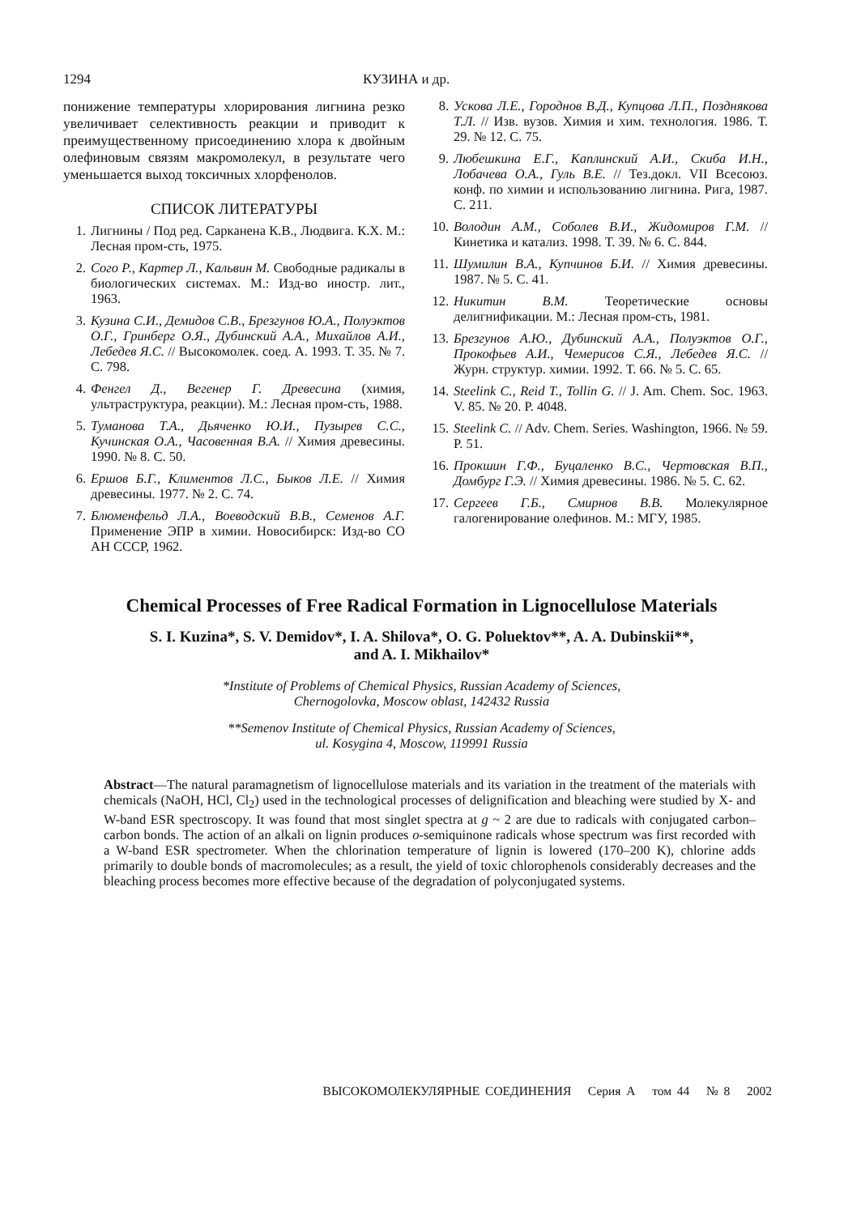1294 КУЗИНА и др.
понижение температуры хлорирования лигнина резко увеличивает селективность реакции и приводит к преимущественному присоединению хлора к двойным олефиновым связям макромолекул, в результате чего уменьшается выход токсичных хлорфенолов.
СПИСОК ЛИТЕРАТУРЫ
1. Лигнины / Под ред. Сарканена К.В., Людвига. К.Х. М.: Лесная пром-сть, 1975.
2. Сого Р., Картер Л., Кальвин М. Свободные радикалы в биологических системах. М.: Изд-во иностр. лит., 1963.
3. Кузина С.И., Демидов С.В., Брезгунов Ю.А., Полуэктов О.Г., Гринберг О.Я., Дубинский А.А., Михайлов А.И., Лебедев Я.С. // Высокомолек. соед. А. 1993. Т. 35. № 7. С. 798.
4. Фенгел Д., Вегенер Г. Древесина (химия, ультраструктура, реакции). М.: Лесная пром-сть, 1988.
5. Туманова Т.А., Дьяченко Ю.И., Пузырев С.С., Кучинская О.А., Часовенная В.А. // Химия древесины. 1990. № 8. С. 50.
6. Ершов Б.Г., Климентов Л.С., Быков Л.Е. // Химия древесины. 1977. № 2. С. 74.
7. Блюменфельд Л.А., Воеводский В.В., Семенов А.Г. Применение ЭПР в химии. Новосибирск: Изд-во СО АН СССР, 1962.
8. Ускова Л.Е., Городнов В.Д., Купцова Л.П., Позднякова Т.Л. // Изв. вузов. Химия и хим. технология. 1986. Т. 29. № 12. С. 75.
9. Любешкина Е.Г., Каплинский А.И., Скиба И.Н., Лобачева О.А., Гуль В.Е. // Тез.докл. VII Всесоюз. конф. по химии и использованию лигнина. Рига, 1987. С. 211.
10. Володин А.М., Соболев В.И., Жидомиров Г.М. // Кинетика и катализ. 1998. Т. 39. № 6. С. 844.
11. Шумилин В.А., Купчинов Б.И. // Химия древесины. 1987. № 5. С. 41.
12. Никитин В.М. Теоретические основы делигнификации. М.: Лесная пром-сть, 1981.
13. Брезгунов А.Ю., Дубинский А.А., Полуэктов О.Г., Прокофьев А.И., Чемерисов С.Я., Лебедев Я.С. // Журн. структур. химии. 1992. Т. 66. № 5. С. 65.
14. Steelink C., Reid T., Tollin G. // J. Am. Chem. Soc. 1963. V. 85. № 20. P. 4048.
15. Steelink C. // Adv. Chem. Series. Washington, 1966. № 59. P. 51.
16. Прокшин Г.Ф., Буцаленко В.С., Чертовская В.П., Домбург Г.Э. // Химия древесины. 1986. № 5. С. 62.
17. Сергеев Г.Б., Смирнов В.В. Молекулярное галогенирование олефинов. М.: МГУ, 1985.
Chemical Processes of Free Radical Formation in Lignocellulose Materials
S. I. Kuzina*, S. V. Demidov*, I. A. Shilova*, O. G. Poluektov**, A. A. Dubinskii**,
and A. I. Mikhailov*
*Institute of Problems of Chemical Physics, Russian Academy of Sciences,
Chernogolovka, Moscow oblast, 142432 Russia
**Semenov Institute of Chemical Physics, Russian Academy of Sciences,
ul. Kosygina 4, Moscow, 119991 Russia
Abstract—The natural paramagnetism of lignocellulose materials and its variation in the treatment of the materials with chemicals (NaOH, HCl, Cl<sub>2</sub>) used in the technological processes of delignification and bleaching were studied by X- and W-band ESR spectroscopy. It was found that most singlet spectra at g ~ 2 are due to radicals with conjugated carbon–carbon bonds. The action of an alkali on lignin produces o-semiquinone radicals whose spectrum was first recorded with a W-band ESR spectrometer. When the chlorination temperature of lignin is lowered (170–200 K), chlorine adds primarily to double bonds of macromolecules; as a result, the yield of toxic chlorophenols considerably decreases and the bleaching process becomes more effective because of the degradation of polyconjugated systems.
ВЫСОКОМОЛЕКУЛЯРНЫЕ СОЕДИНЕНИЯ Серия А том 44 № 8 2002